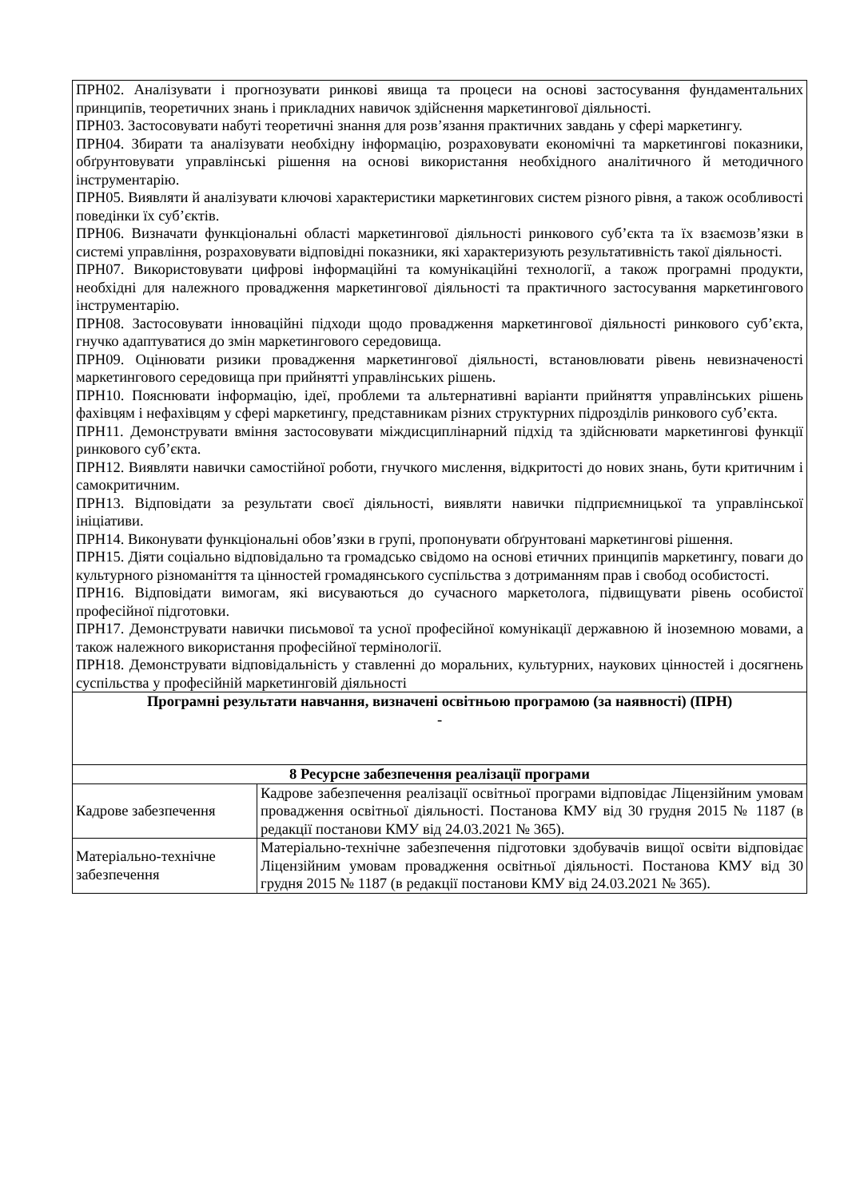| ПРН02. Аналізувати і прогнозувати ринкові явища та процеси на основі застосування фундаментальних принципів, теоретичних знань і прикладних навичок здійснення маркетингової діяльності. ПРН03. Застосовувати набуті теоретичні знання для розв’язання практичних завдань у сфері маркетингу. ПРН04. Збирати та аналізувати необхідну інформацію, розраховувати економічні та маркетингові показники, обґрунтовувати управлінські рішення на основі використання необхідного аналітичного й методичного інструментарію. ПРН05. Виявляти й аналізувати ключові характеристики маркетингових систем різного рівня, а також особливості поведінки їх суб’єктів. ПРН06. Визначати функціональні області маркетингової діяльності ринкового суб’єкта та їх взаємозв’язки в системі управління, розраховувати відповідні показники, які характеризують результативність такої діяльності. ПРН07. Використовувати цифрові інформаційні та комунікаційні технології, а також програмні продукти, необхідні для належного провадження маркетингової діяльності та практичного застосування маркетингового інструментарію. ПРН08. Застосовувати інноваційні підходи щодо провадження маркетингової діяльності ринкового суб’єкта, гнучко адаптуватися до змін маркетингового середовища. ПРН09. Оцінювати ризики провадження маркетингової діяльності, встановлювати рівень невизначеності маркетингового середовища при прийнятті управлінських рішень. ПРН10. Пояснювати інформацію, ідеї, проблеми та альтернативні варіанти прийняття управлінських рішень фахівцям і нефахівцям у сфері маркетингу, представникам різних структурних підрозділів ринкового суб’єкта. ПРН11. Демонструвати вміння застосовувати міждисциплінарний підхід та здійснювати маркетингові функції ринкового суб’єкта. ПРН12. Виявляти навички самостійної роботи, гнучкого мислення, відкритості до нових знань, бути критичним і самокритичним. ПРН13. Відповідати за результати своєї діяльності, виявляти навички підприємницької та управлінської ініціативи. ПРН14. Виконувати функціональні обов’язки в групі, пропонувати обґрунтовані маркетингові рішення. ПРН15. Діяти соціально відповідально та громадсько свідомо на основі етичних принципів маркетингу, поваги до культурного різноманіття та цінностей громадянського суспільства з дотриманням прав і свобод особистості. ПРН16. Відповідати вимогам, які висуваються до сучасного маркетолога, підвищувати рівень особистої професійної підготовки. ПРН17. Демонструвати навички письмової та усної професійної комунікації державною й іноземною мовами, а також належного використання професійної термінології. ПРН18. Демонструвати відповідальність у ставленні до моральних, культурних, наукових цінностей і досягнень суспільства у професійній маркетинговій діяльності | |
| Програмні результати навчання, визначені освітньою програмою (за наявності) (ПРН) - | |
| 8 Ресурсне забезпечення реалізації програми | |
| Кадрове забезпечення | Кадрове забезпечення реалізації освітньої програми відповідає Ліцензійним умовам провадження освітньої діяльності. Постанова КМУ від 30 грудня 2015 № 1187 (в редакції постанови КМУ від 24.03.2021 № 365). |
| Матеріально-технічне забезпечення | Матеріально-технічне забезпечення підготовки здобувачів вищої освіти відповідає Ліцензійним умовам провадження освітньої діяльності. Постанова КМУ від 30 грудня 2015 № 1187 (в редакції постанови КМУ від 24.03.2021 № 365). |